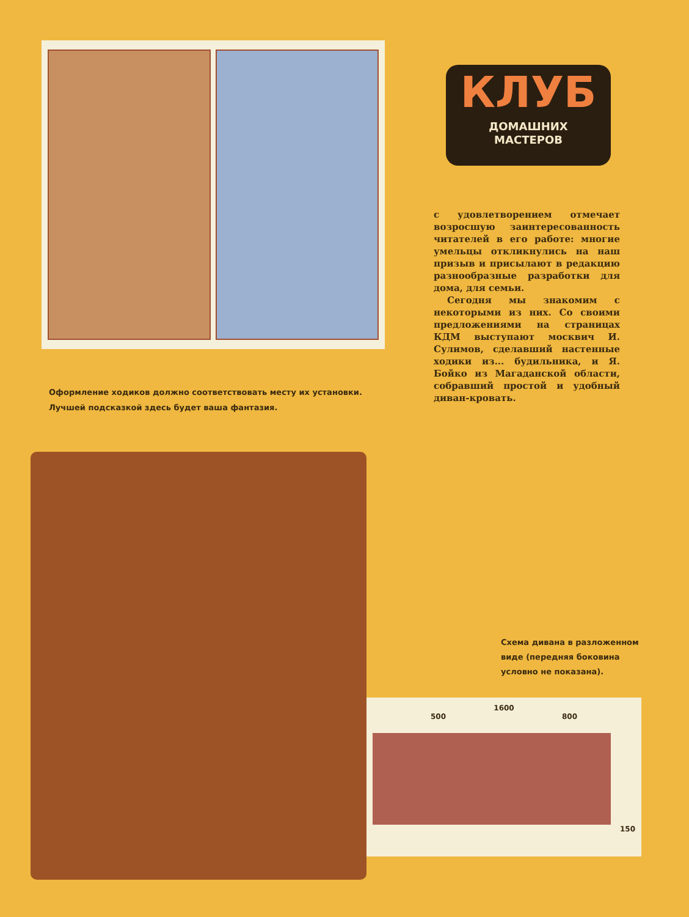Оформление ходиков должно соответствовать месту их установки. Лучшей подсказкой здесь будет ваша фантазия.
КЛУБ
ДОМАШНИХ
МАСТЕРОВ
с удовлетворением отмечает возросшую заинтересованность читателей в его работе: многие умельцы откликнулись на наш призыв и присылают в редакцию разнообразные разработки для дома, для семьи.
Сегодня мы знакомим с некоторыми из них. Со своими предложениями на страницах КДМ выступают москвич И. Сулимов, сделавший настенные ходики из... будильника, и Я. Бойко из Магаданской области, собравший простой и удобный диван-кровать.
Схема дивана в разложенном виде (передняя боковина условно не показана).
1600
500 800
150